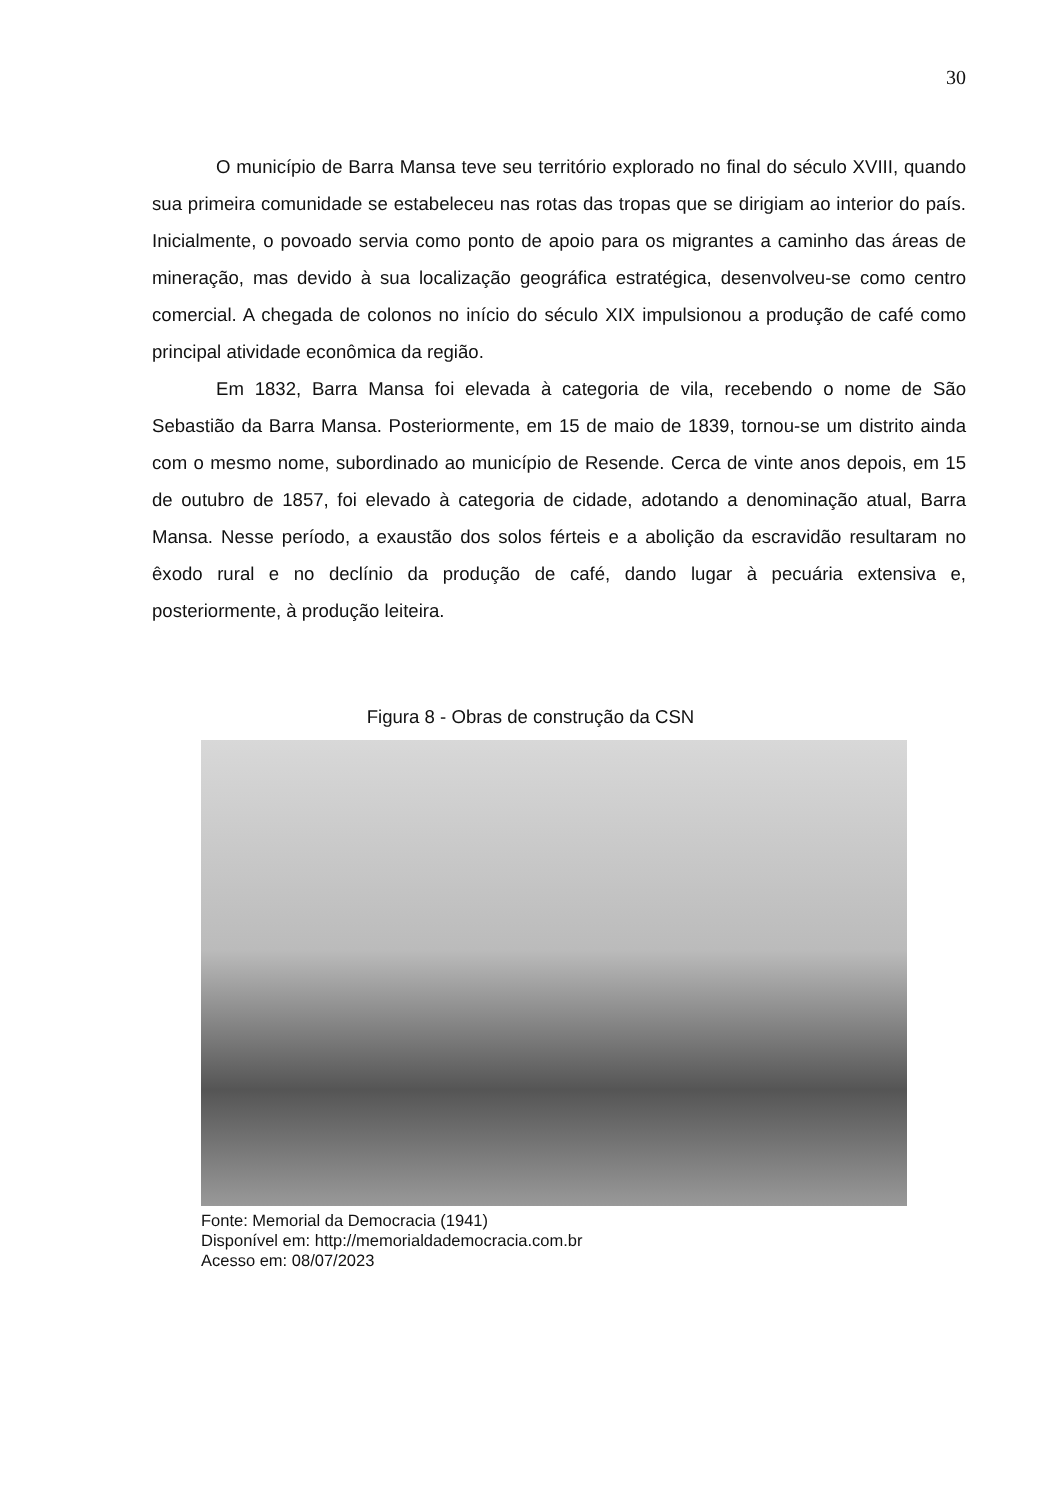30
O município de Barra Mansa teve seu território explorado no final do século XVIII, quando sua primeira comunidade se estabeleceu nas rotas das tropas que se dirigiam ao interior do país. Inicialmente, o povoado servia como ponto de apoio para os migrantes a caminho das áreas de mineração, mas devido à sua localização geográfica estratégica, desenvolveu-se como centro comercial. A chegada de colonos no início do século XIX impulsionou a produção de café como principal atividade econômica da região.
Em 1832, Barra Mansa foi elevada à categoria de vila, recebendo o nome de São Sebastião da Barra Mansa. Posteriormente, em 15 de maio de 1839, tornou-se um distrito ainda com o mesmo nome, subordinado ao município de Resende. Cerca de vinte anos depois, em 15 de outubro de 1857, foi elevado à categoria de cidade, adotando a denominação atual, Barra Mansa. Nesse período, a exaustão dos solos férteis e a abolição da escravidão resultaram no êxodo rural e no declínio da produção de café, dando lugar à pecuária extensiva e, posteriormente, à produção leiteira.
Figura 8 - Obras de construção da CSN
Fonte: Memorial da Democracia (1941)
Disponível em: http://memorialdademocracia.com.br
Acesso em: 08/07/2023